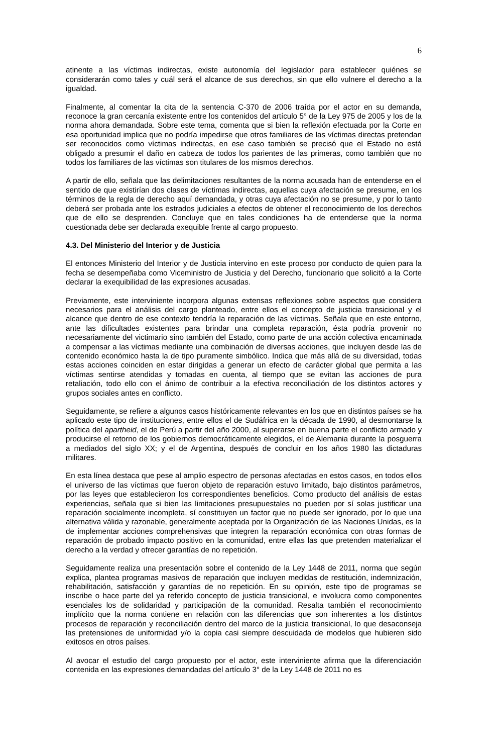6
atinente a las víctimas indirectas, existe autonomía del legislador para establecer quiénes se considerarán como tales y cuál será el alcance de sus derechos, sin que ello vulnere el derecho a la igualdad.
Finalmente, al comentar la cita de la sentencia C-370 de 2006 traída por el actor en su demanda, reconoce la gran cercanía existente entre los contenidos del artículo 5° de la Ley 975 de 2005 y los de la norma ahora demandada. Sobre este tema, comenta que si bien la reflexión efectuada por la Corte en esa oportunidad implica que no podría impedirse que otros familiares de las víctimas directas pretendan ser reconocidos como víctimas indirectas, en ese caso también se precisó que el Estado no está obligado a presumir el daño en cabeza de todos los parientes de las primeras, como también que no todos los familiares de las víctimas son titulares de los mismos derechos.
A partir de ello, señala que las delimitaciones resultantes de la norma acusada han de entenderse en el sentido de que existirían dos clases de víctimas indirectas, aquellas cuya afectación se presume, en los términos de la regla de derecho aquí demandada, y otras cuya afectación no se presume, y por lo tanto deberá ser probada ante los estrados judiciales a efectos de obtener el reconocimiento de los derechos que de ello se desprenden. Concluye que en tales condiciones ha de entenderse que la norma cuestionada debe ser declarada exequible frente al cargo propuesto.
4.3. Del Ministerio del Interior y de Justicia
El entonces Ministerio del Interior y de Justicia intervino en este proceso por conducto de quien para la fecha se desempeñaba como Viceministro de Justicia y del Derecho, funcionario que solicitó a la Corte declarar la exequibilidad de las expresiones acusadas.
Previamente, este interviniente incorpora algunas extensas reflexiones sobre aspectos que considera necesarios para el análisis del cargo planteado, entre ellos el concepto de justicia transicional y el alcance que dentro de ese contexto tendría la reparación de las víctimas. Señala que en este entorno, ante las dificultades existentes para brindar una completa reparación, ésta podría provenir no necesariamente del victimario sino también del Estado, como parte de una acción colectiva encaminada a compensar a las víctimas mediante una combinación de diversas acciones, que incluyen desde las de contenido económico hasta la de tipo puramente simbólico. Indica que más allá de su diversidad, todas estas acciones coinciden en estar dirigidas a generar un efecto de carácter global que permita a las víctimas sentirse atendidas y tomadas en cuenta, al tiempo que se evitan las acciones de pura retaliación, todo ello con el ánimo de contribuir a la efectiva reconciliación de los distintos actores y grupos sociales antes en conflicto.
Seguidamente, se refiere a algunos casos históricamente relevantes en los que en distintos países se ha aplicado este tipo de instituciones, entre ellos el de Sudáfrica en la década de 1990, al desmontarse la política del apartheid, el de Perú a partir del año 2000, al superarse en buena parte el conflicto armado y producirse el retorno de los gobiernos democráticamente elegidos, el de Alemania durante la posguerra a mediados del siglo XX; y el de Argentina, después de concluir en los años 1980 las dictaduras militares.
En esta línea destaca que pese al amplio espectro de personas afectadas en estos casos, en todos ellos el universo de las víctimas que fueron objeto de reparación estuvo limitado, bajo distintos parámetros, por las leyes que establecieron los correspondientes beneficios. Como producto del análisis de estas experiencias, señala que si bien las limitaciones presupuestales no pueden por sí solas justificar una reparación socialmente incompleta, sí constituyen un factor que no puede ser ignorado, por lo que una alternativa válida y razonable, generalmente aceptada por la Organización de las Naciones Unidas, es la de implementar acciones comprehensivas que integren la reparación económica con otras formas de reparación de probado impacto positivo en la comunidad, entre ellas las que pretenden materializar el derecho a la verdad y ofrecer garantías de no repetición.
Seguidamente realiza una presentación sobre el contenido de la Ley 1448 de 2011, norma que según explica, plantea programas masivos de reparación que incluyen medidas de restitución, indemnización, rehabilitación, satisfacción y garantías de no repetición. En su opinión, este tipo de programas se inscribe o hace parte del ya referido concepto de justicia transicional, e involucra como componentes esenciales los de solidaridad y participación de la comunidad. Resalta también el reconocimiento implícito que la norma contiene en relación con las diferencias que son inherentes a los distintos procesos de reparación y reconciliación dentro del marco de la justicia transicional, lo que desaconseja las pretensiones de uniformidad y/o la copia casi siempre descuidada de modelos que hubieren sido exitosos en otros países.
Al avocar el estudio del cargo propuesto por el actor, este interviniente afirma que la diferenciación contenida en las expresiones demandadas del artículo 3° de la Ley 1448 de 2011 no es